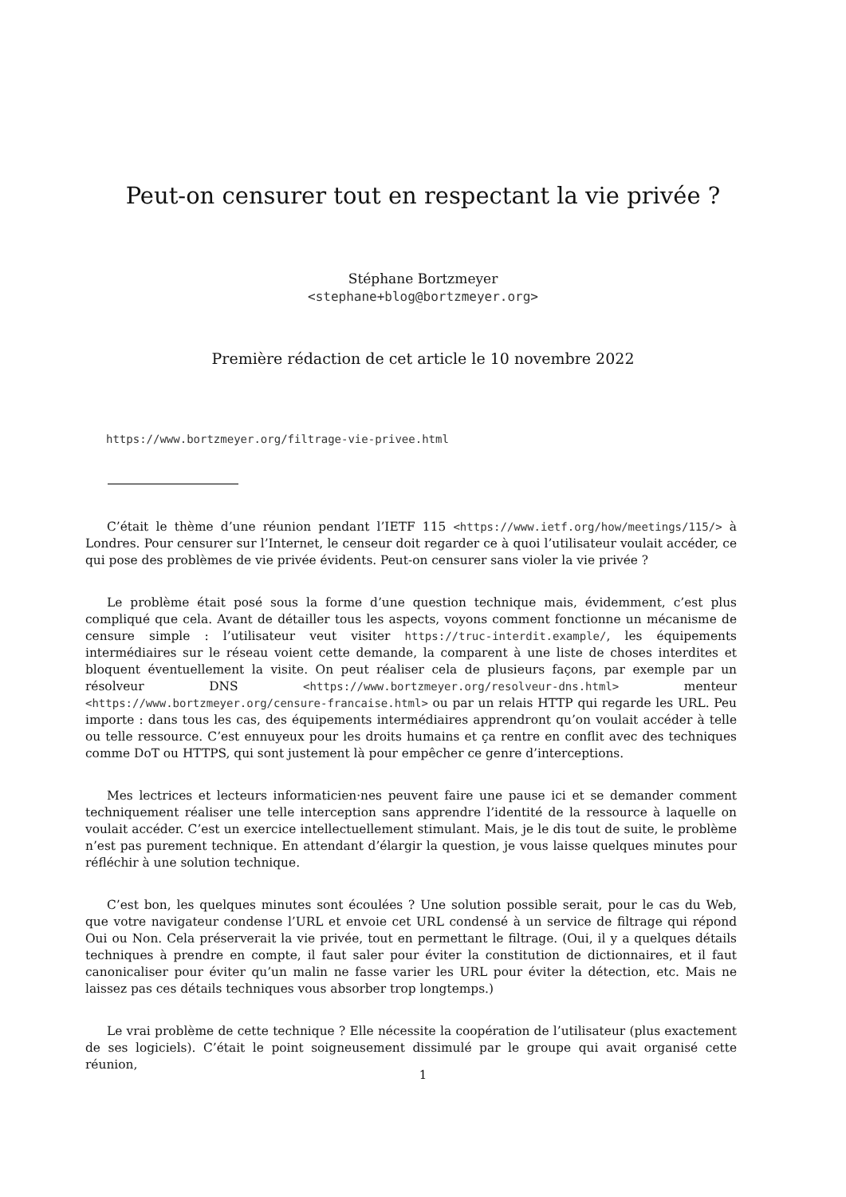Peut-on censurer tout en respectant la vie privée ?
Stéphane Bortzmeyer
<stephane+blog@bortzmeyer.org>
Première rédaction de cet article le 10 novembre 2022
https://www.bortzmeyer.org/filtrage-vie-privee.html
C’était le thème d’une réunion pendant l’IETF 115 <https://www.ietf.org/how/meetings/115/> à Londres. Pour censurer sur l’Internet, le censeur doit regarder ce à quoi l’utilisateur voulait accéder, ce qui pose des problèmes de vie privée évidents. Peut-on censurer sans violer la vie privée ?
Le problème était posé sous la forme d’une question technique mais, évidemment, c’est plus compliqué que cela. Avant de détailler tous les aspects, voyons comment fonctionne un mécanisme de censure simple : l’utilisateur veut visiter https://truc-interdit.example/, les équipements intermédiaires sur le réseau voient cette demande, la comparent à une liste de choses interdites et bloquent éventuellement la visite. On peut réaliser cela de plusieurs façons, par exemple par un résolveur DNS <https://www.bortzmeyer.org/resolveur-dns.html> menteur <https://www.bortzmeyer.org/censure-francaise.html> ou par un relais HTTP qui regarde les URL. Peu importe : dans tous les cas, des équipements intermédiaires apprendront qu’on voulait accéder à telle ou telle ressource. C’est ennuyeux pour les droits humains et ça rentre en conflit avec des techniques comme DoT ou HTTPS, qui sont justement là pour empêcher ce genre d’interceptions.
Mes lectrices et lecteurs informaticien·nes peuvent faire une pause ici et se demander comment techniquement réaliser une telle interception sans apprendre l’identité de la ressource à laquelle on voulait accéder. C’est un exercice intellectuellement stimulant. Mais, je le dis tout de suite, le problème n’est pas purement technique. En attendant d’élargir la question, je vous laisse quelques minutes pour réfléchir à une solution technique.
C’est bon, les quelques minutes sont écoulées ? Une solution possible serait, pour le cas du Web, que votre navigateur condense l’URL et envoie cet URL condensé à un service de filtrage qui répond Oui ou Non. Cela préserverait la vie privée, tout en permettant le filtrage. (Oui, il y a quelques détails techniques à prendre en compte, il faut saler pour éviter la constitution de dictionnaires, et il faut canonicaliser pour éviter qu’un malin ne fasse varier les URL pour éviter la détection, etc. Mais ne laissez pas ces détails techniques vous absorber trop longtemps.)
Le vrai problème de cette technique ? Elle nécessite la coopération de l’utilisateur (plus exactement de ses logiciels). C’était le point soigneusement dissimulé par le groupe qui avait organisé cette réunion,
1